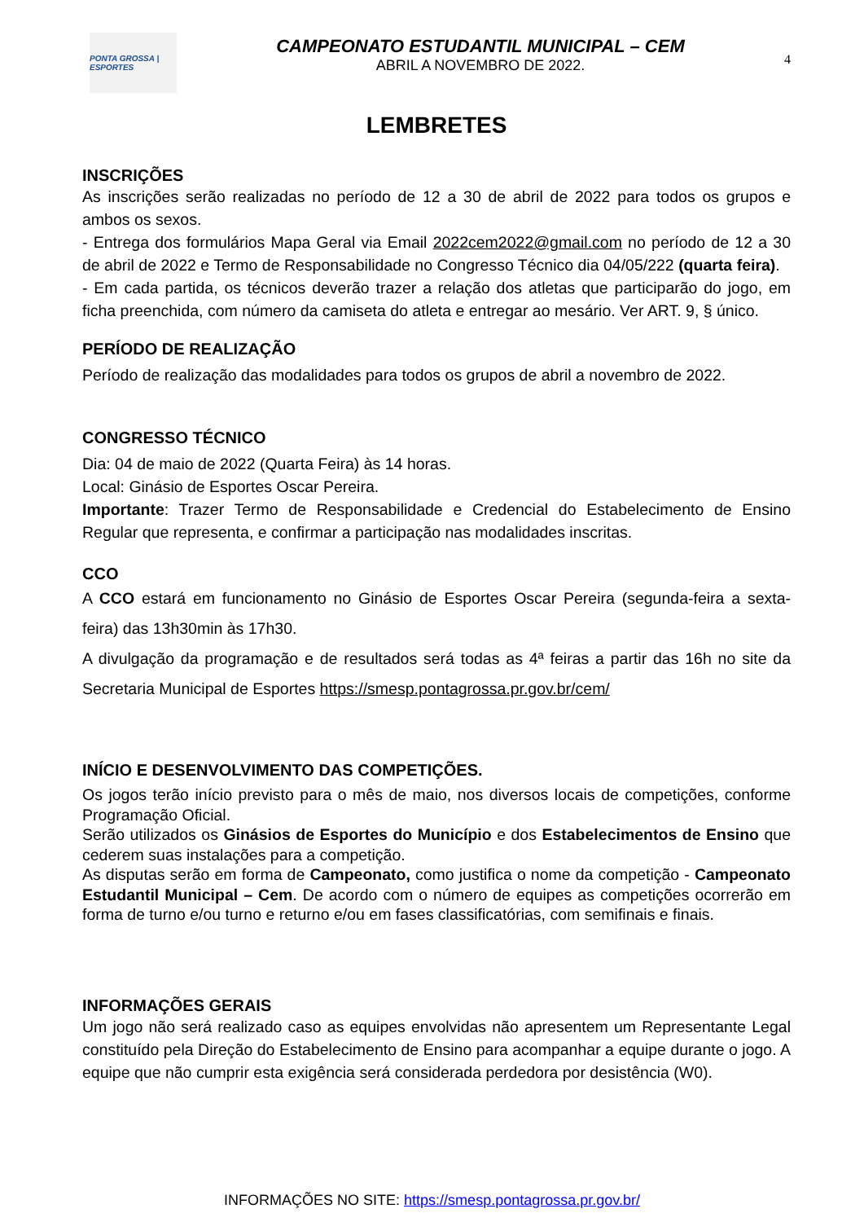PONTA GROSSA | ESPORTES
CAMPEONATO ESTUDANTIL MUNICIPAL – CEM
ABRIL A NOVEMBRO DE 2022.
4
LEMBRETES
INSCRIÇÕES
As inscrições serão realizadas no período de 12 a 30 de abril de 2022 para todos os grupos e ambos os sexos.
- Entrega dos formulários Mapa Geral via Email 2022cem2022@gmail.com no período de 12 a 30 de abril de 2022 e Termo de Responsabilidade no Congresso Técnico dia 04/05/222 (quarta feira).
- Em cada partida, os técnicos deverão trazer a relação dos atletas que participarão do jogo, em ficha preenchida, com número da camiseta do atleta e entregar ao mesário. Ver ART. 9, § único.
PERÍODO DE REALIZAÇÃO
Período de realização das modalidades para todos os grupos de abril a novembro de 2022.
CONGRESSO TÉCNICO
Dia: 04 de maio de 2022 (Quarta Feira) às 14 horas.
Local: Ginásio de Esportes Oscar Pereira.
Importante: Trazer Termo de Responsabilidade e Credencial do Estabelecimento de Ensino Regular que representa, e confirmar a participação nas modalidades inscritas.
CCO
A CCO estará em funcionamento no Ginásio de Esportes Oscar Pereira (segunda-feira a sexta-feira) das 13h30min às 17h30.
A divulgação da programação e de resultados será todas as 4ª feiras a partir das 16h no site da Secretaria Municipal de Esportes https://smesp.pontagrossa.pr.gov.br/cem/
INÍCIO E DESENVOLVIMENTO DAS COMPETIÇÕES.
Os jogos terão início previsto para o mês de maio, nos diversos locais de competições, conforme Programação Oficial.
Serão utilizados os Ginásios de Esportes do Município e dos Estabelecimentos de Ensino que cederem suas instalações para a competição.
As disputas serão em forma de Campeonato, como justifica o nome da competição - Campeonato Estudantil Municipal – Cem. De acordo com o número de equipes as competições ocorrerão em forma de turno e/ou turno e returno e/ou em fases classificatórias, com semifinais e finais.
INFORMAÇÕES GERAIS
Um jogo não será realizado caso as equipes envolvidas não apresentem um Representante Legal constituído pela Direção do Estabelecimento de Ensino para acompanhar a equipe durante o jogo. A equipe que não cumprir esta exigência será considerada perdedora por desistência (W0).
INFORMAÇÕES NO SITE: https://smesp.pontagrossa.pr.gov.br/